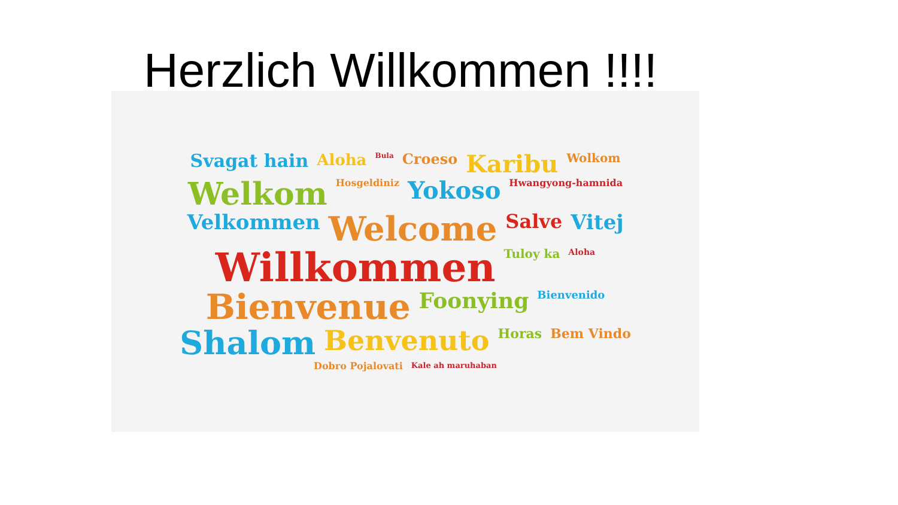Herzlich Willkommen !!!!
Svagat hain Aloha Bula Croeso Karibu Wolkom Welkom Hosgeldiniz Yokoso Hwangyong-hamnida Velkommen Welcome Salve Vitej Willkommen Tuloy ka Aloha Bienvenue Foonying Bienvenido Shalom Benvenuto Horas Bem Vindo Dobro Pojalovati Kale ah maruhaban